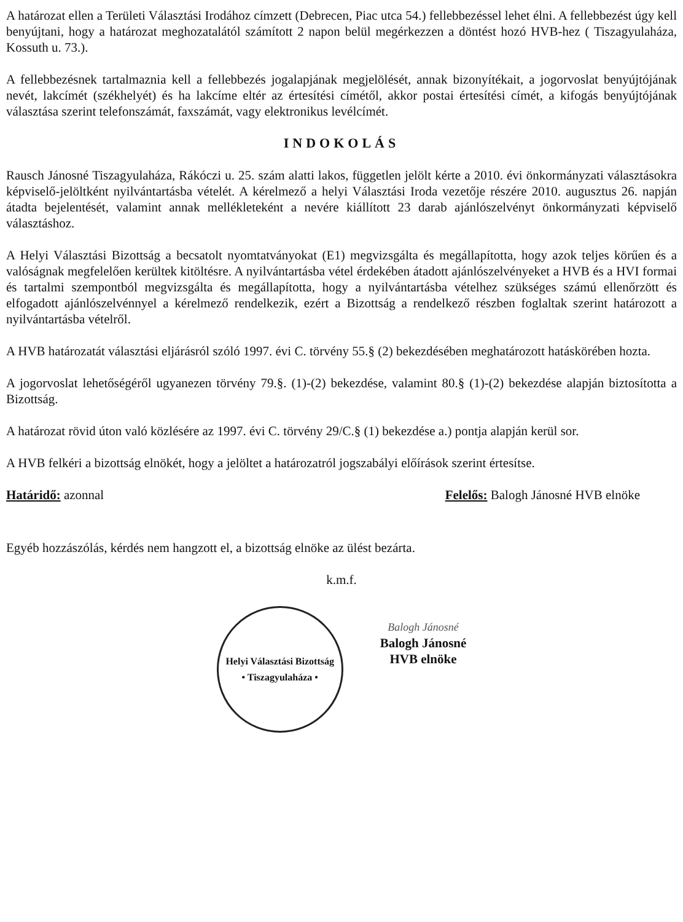A határozat ellen a Területi Választási Irodához címzett (Debrecen, Piac utca 54.) fellebbezéssel lehet élni. A fellebbezést úgy kell benyújtani, hogy a határozat meghozatalától számított 2 napon belül megérkezzen a döntést hozó HVB-hez ( Tiszagyulaháza, Kossuth u. 73.).
A fellebbezésnek tartalmaznia kell a fellebbezés jogalapjának megjelölését, annak bizonyítékait, a jogorvoslat benyújtójának nevét, lakcímét (székhelyét) és ha lakcíme eltér az értesítési címétől, akkor postai értesítési címét, a kifogás benyújtójának választása szerint telefonszámát, faxszámát, vagy elektronikus levélcímét.
INDOKOLÁS
Rausch Jánosné Tiszagyulaháza, Rákóczi u. 25. szám alatti lakos, független jelölt kérte a 2010. évi önkormányzati választásokra képviselő-jelöltként nyilvántartásba vételét. A kérelmező a helyi Választási Iroda vezetője részére 2010. augusztus 26. napján átadta bejelentését, valamint annak mellékleteként a nevére kiállított 23 darab ajánlószelvényt önkormányzati képviselő választáshoz.
A Helyi Választási Bizottság a becsatolt nyomtatványokat (E1) megvizsgálta és megállapította, hogy azok teljes körűen és a valóságnak megfelelően kerültek kitöltésre. A nyilvántartásba vétel érdekében átadott ajánlószelvényeket a HVB és a HVI formai és tartalmi szempontból megvizsgálta és megállapította, hogy a nyilvántartásba vételhez szükséges számú ellenőrzött és elfogadott ajánlószelvénnyel a kérelmező rendelkezik, ezért a Bizottság a rendelkező részben foglaltak szerint határozott a nyilvántartásba vételről.
A HVB határozatát választási eljárásról szóló 1997. évi C. törvény 55.§ (2) bekezdésében meghatározott hatáskörében hozta.
A jogorvoslat lehetőségéről ugyanezen törvény 79.§. (1)-(2) bekezdése, valamint 80.§ (1)-(2) bekezdése alapján biztosította a Bizottság.
A határozat rövid úton való közlésére az 1997. évi C. törvény 29/C.§ (1) bekezdése a.) pontja alapján kerül sor.
A HVB felkéri a bizottság elnökét, hogy a jelöltet a határozatról jogszabályi előírások szerint értesítse.
Határidő: azonnal Felelős: Balogh Jánosné HVB elnöke
Egyéb hozzászólás, kérdés nem hangzott el, a bizottság elnöke az ülést bezárta.
k.m.f.
Helyi Választási Bizottság
• Tiszagyulaháza •
Balogh Jánosné
Balogh Jánosné
HVB elnöke